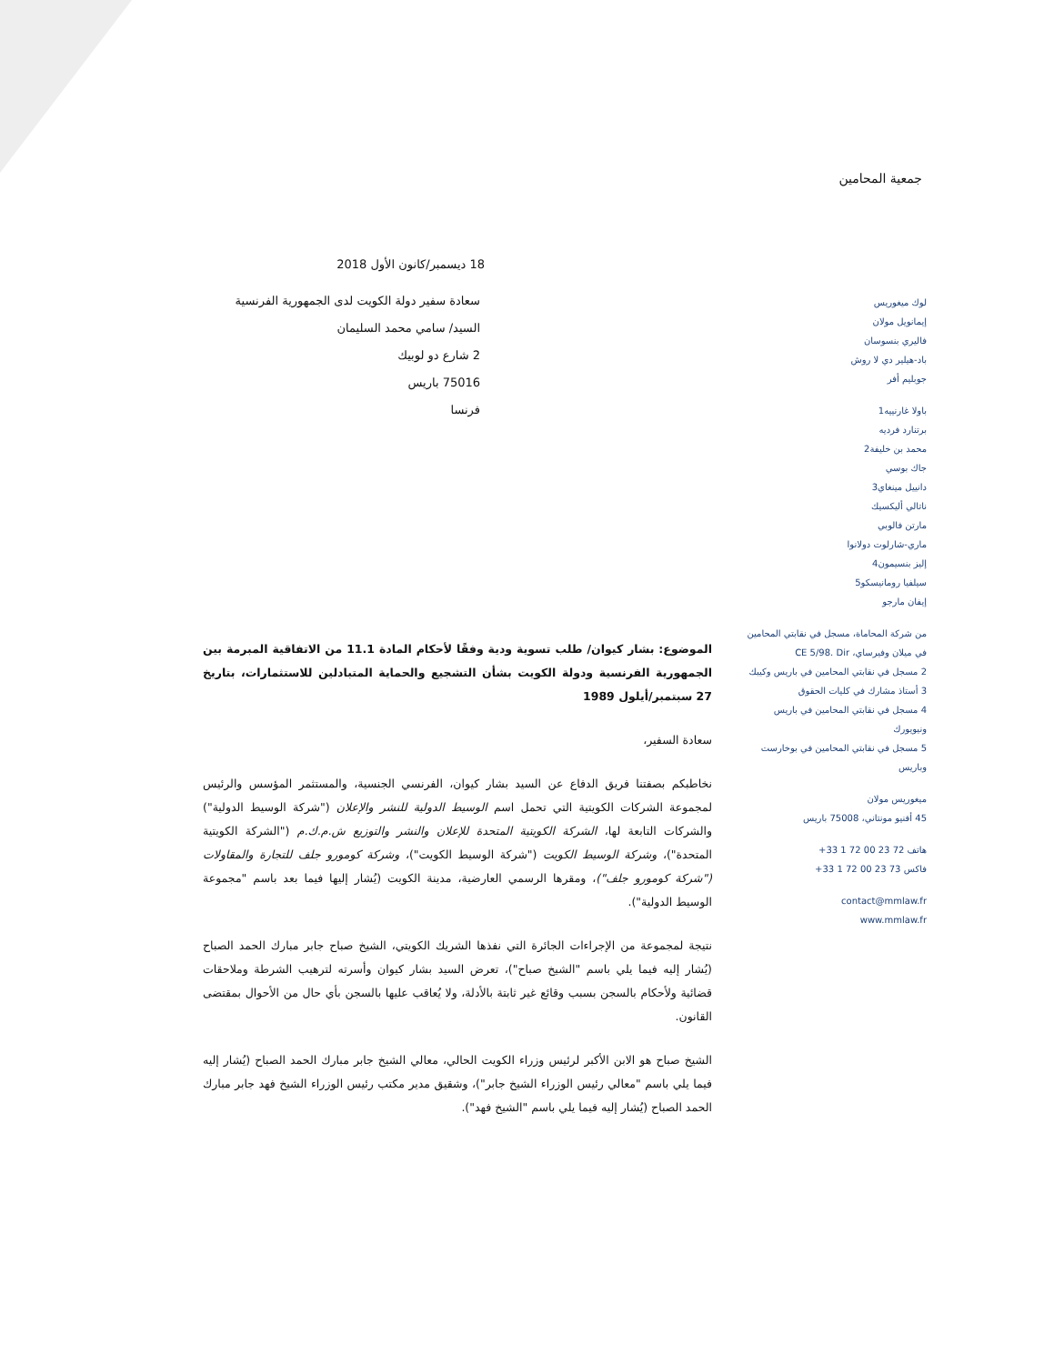جمعية المحامين
لوك ميغوريس
إيمانويل مولان
فاليري بنسوسان
باد-هيلير دي لا روش
جوبليم أفر
باولا غارنييه1
برتنارد فرديه
محمد بن خليفة2
جاك بوسي
دانييل مينغاي3
ناتالي أليكسيك
مارتن فالوبي
ماري-شارلوت دولانوا
إليز بنسيمون4
سيلفيا رومانيسكو5
إيفان مارجو
من شركة المحاماة، مسجل في نقابتي المحامين في ميلان وفيرساي، CE 5/98. Dir
2 مسجل في نقابتي المحامين في باريس وكيبك
3 أستاذ مشارك في كليات الحقوق
4 مسجل في نقابتي المحامين في باريس ونيويورك
5 مسجل في نقابتي المحامين في بوخارست وباريس
ميغوريس مولان
45 أفنيو مونتاني، 75008 باريس
هاتف 72 23 00 72 1 33+
فاكس 73 23 00 72 1 33+
contact@mmlaw.fr
www.mmlaw.fr
18 ديسمبر/كانون الأول 2018
سعادة سفير دولة الكويت لدى الجمهورية الفرنسية
السيد/ سامي محمد السليمان
2 شارع دو لوبيك
75016 باريس
فرنسا
الموضوع: بشار كيوان/ طلب تسوية ودية وفقًا لأحكام المادة 11.1 من الاتفاقية المبرمة بين الجمهورية الفرنسية ودولة الكويت بشأن التشجيع والحماية المتبادلين للاستثمارات، بتاريخ 27 سبتمبر/أيلول 1989
سعادة السفير،
نخاطبكم بصفتنا فريق الدفاع عن السيد بشار كيوان، الفرنسي الجنسية، والمستثمر المؤسس والرئيس لمجموعة الشركات الكويتية التي تحمل اسم الوسيط الدولية للنشر والإعلان ("شركة الوسيط الدولية") والشركات التابعة لها، الشركة الكويتية المتحدة للإعلان والنشر والتوزيع ش.م.ك.م ("الشركة الكويتية المتحدة")، وشركة الوسيط الكويت ("شركة الوسيط الكويت")، وشركة كومورو جلف للتجارة والمقاولات ("شركة كومورو جلف")، ومقرها الرسمي العارضية، مدينة الكويت (يُشار إليها فيما بعد باسم "مجموعة الوسيط الدولية").
نتيجة لمجموعة من الإجراءات الجائرة التي نفذها الشريك الكويتي، الشيخ صباح جابر مبارك الحمد الصباح (يُشار إليه فيما يلي باسم "الشيخ صباح")، تعرض السيد بشار كيوان وأسرته لترهيب الشرطة وملاحقات قضائية ولأحكام بالسجن بسبب وقائع غير ثابتة بالأدلة، ولا يُعاقب عليها بالسجن بأي حال من الأحوال بمقتضى القانون.
الشيخ صباح هو الابن الأكبر لرئيس وزراء الكويت الحالي، معالي الشيخ جابر مبارك الحمد الصباح (يُشار إليه فيما يلي باسم "معالي رئيس الوزراء الشيخ جابر")، وشقيق مدير مكتب رئيس الوزراء الشيخ فهد جابر مبارك الحمد الصباح (يُشار إليه فيما يلي باسم "الشيخ فهد").